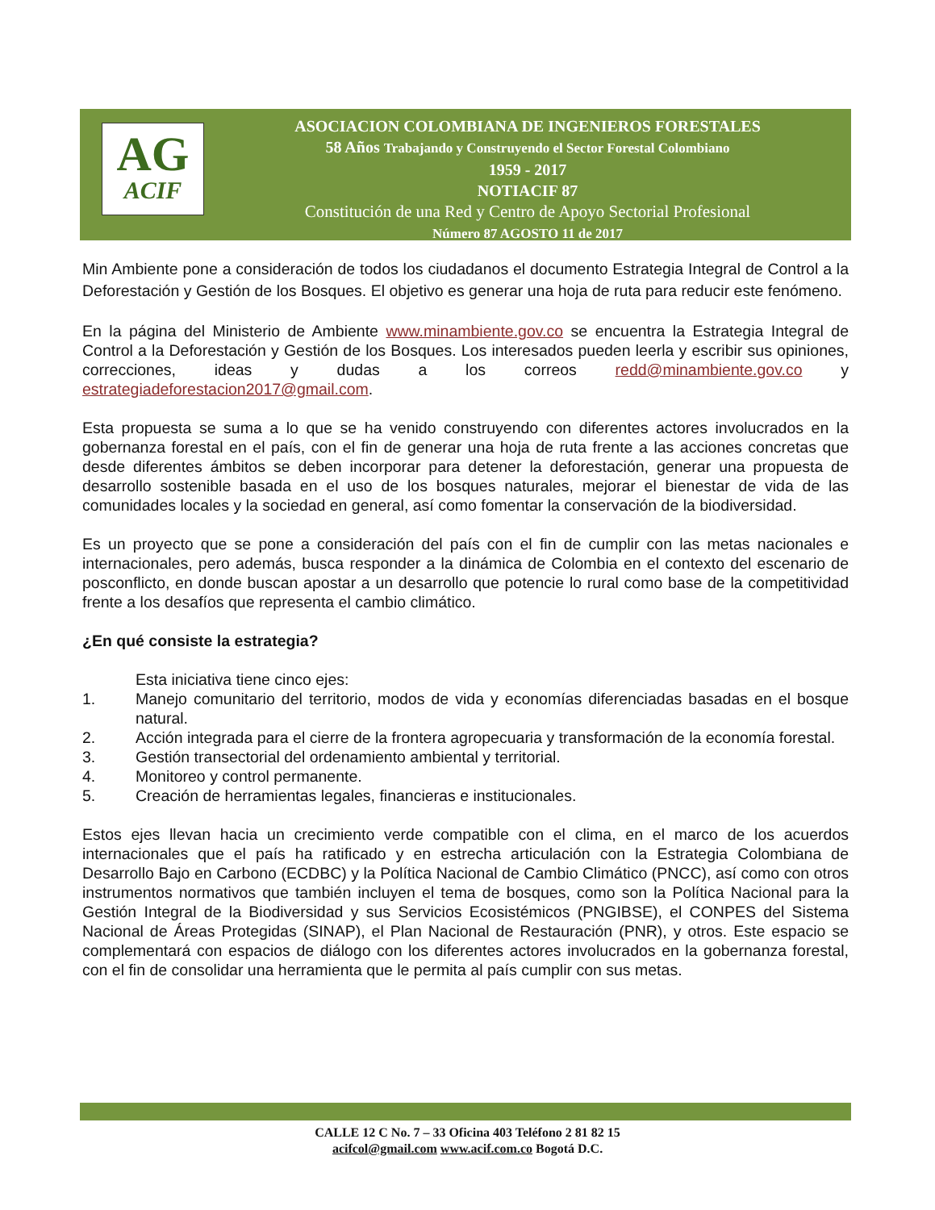AG
ACIF
ASOCIACION COLOMBIANA DE INGENIEROS FORESTALES
58 Años Trabajando y Construyendo el Sector Forestal Colombiano
1959 - 2017
NOTIACIF 87
Constitución de una Red y Centro de Apoyo Sectorial Profesional
Número 87 AGOSTO 11 de 2017
Min Ambiente pone a consideración de todos los ciudadanos el documento Estrategia Integral de Control a la Deforestación y Gestión de los Bosques. El objetivo es generar una hoja de ruta para reducir este fenómeno.
En la página del Ministerio de Ambiente www.minambiente.gov.co se encuentra la Estrategia Integral de Control a la Deforestación y Gestión de los Bosques. Los interesados pueden leerla y escribir sus opiniones, correcciones, ideas y dudas a los correos redd@minambiente.gov.co y estrategiadeforestacion2017@gmail.com.
Esta propuesta se suma a lo que se ha venido construyendo con diferentes actores involucrados en la gobernanza forestal en el país, con el fin de generar una hoja de ruta frente a las acciones concretas que desde diferentes ámbitos se deben incorporar para detener la deforestación, generar una propuesta de desarrollo sostenible basada en el uso de los bosques naturales, mejorar el bienestar de vida de las comunidades locales y la sociedad en general, así como fomentar la conservación de la biodiversidad.
Es un proyecto que se pone a consideración del país con el fin de cumplir con las metas nacionales e internacionales, pero además, busca responder a la dinámica de Colombia en el contexto del escenario de posconflicto, en donde buscan apostar a un desarrollo que potencie lo rural como base de la competitividad frente a los desafíos que representa el cambio climático.
¿En qué consiste la estrategia?
Esta iniciativa tiene cinco ejes:
1. Manejo comunitario del territorio, modos de vida y economías diferenciadas basadas en el bosque natural.
2. Acción integrada para el cierre de la frontera agropecuaria y transformación de la economía forestal.
3. Gestión transectorial del ordenamiento ambiental y territorial.
4. Monitoreo y control permanente.
5. Creación de herramientas legales, financieras e institucionales.
Estos ejes llevan hacia un crecimiento verde compatible con el clima, en el marco de los acuerdos internacionales que el país ha ratificado y en estrecha articulación con la Estrategia Colombiana de Desarrollo Bajo en Carbono (ECDBC) y la Política Nacional de Cambio Climático (PNCC), así como con otros instrumentos normativos que también incluyen el tema de bosques, como son la Política Nacional para la Gestión Integral de la Biodiversidad y sus Servicios Ecosistémicos (PNGIBSE), el CONPES del Sistema Nacional de Áreas Protegidas (SINAP), el Plan Nacional de Restauración (PNR), y otros. Este espacio se complementará con espacios de diálogo con los diferentes actores involucrados en la gobernanza forestal, con el fin de consolidar una herramienta que le permita al país cumplir con sus metas.
CALLE 12 C No. 7 – 33 Oficina 403 Teléfono 2 81 82 15
acifcol@gmail.com www.acif.com.co Bogotá D.C.